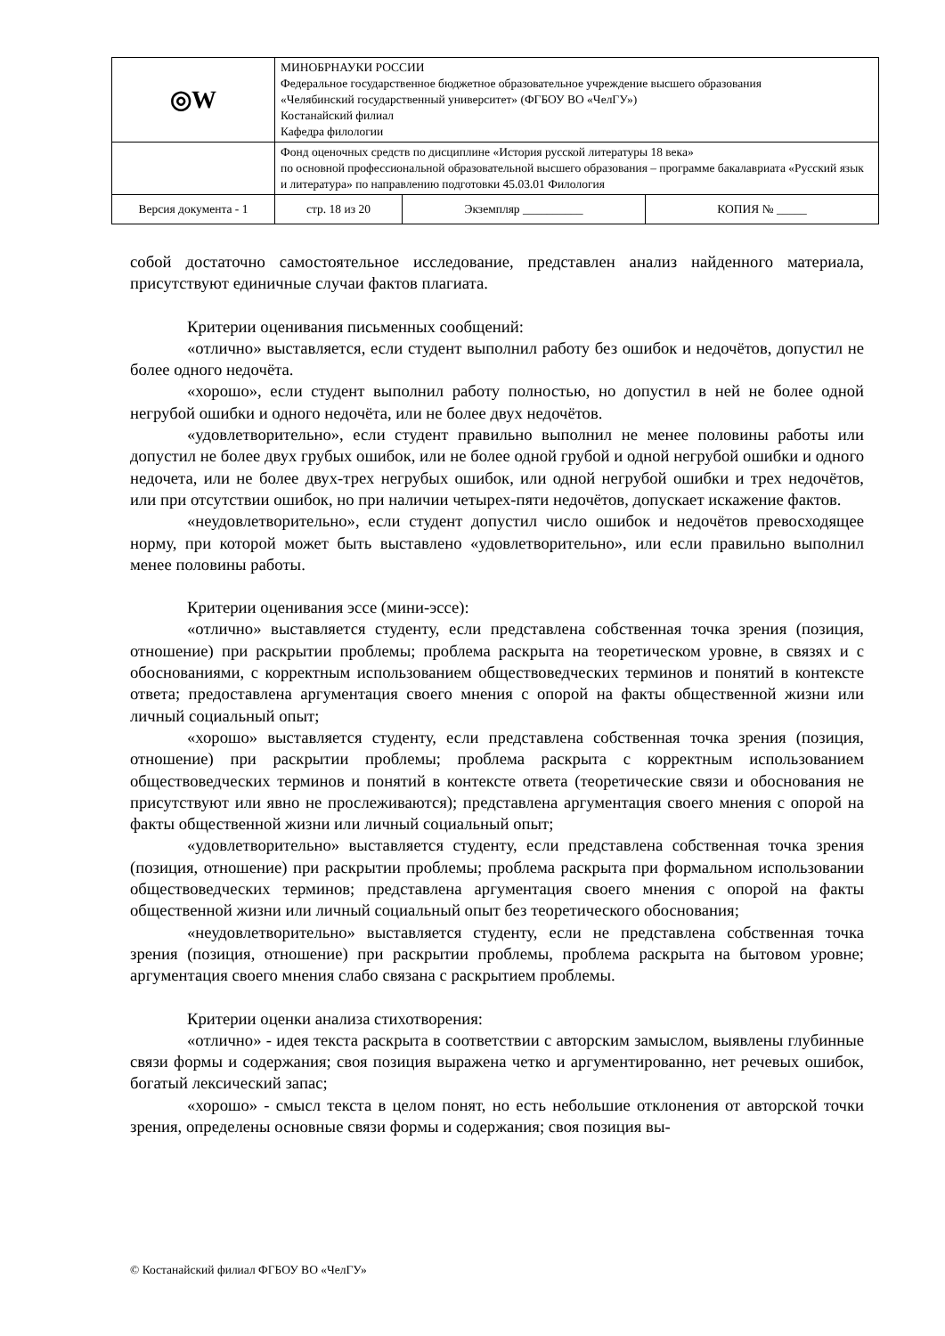| ◎W | МИНОБРНАУКИ РОССИИ Федеральное государственное бюджетное образовательное учреждение высшего образования «Челябинский государственный университет» (ФГБОУ ВО «ЧелГУ») Костанайский филиал Кафедра филологии | | |
| | Фонд оценочных средств по дисциплине «История русской литературы 18 века» по основной профессиональной образовательной высшего образования – программе бакалавриата «Русский язык и литература» по направлению подготовки 45.03.01 Филология | | |
| Версия документа - 1 | стр. 18 из 20 | Экземпляр __________ | КОПИЯ № _____ |
собой достаточно самостоятельное исследование, представлен анализ найденного материала, присутствуют единичные случаи фактов плагиата.
Критерии оценивания письменных сообщений:
«отлично» выставляется, если студент выполнил работу без ошибок и недочётов, допустил не более одного недочёта.
«хорошо», если студент выполнил работу полностью, но допустил в ней не более одной негрубой ошибки и одного недочёта, или не более двух недочётов.
«удовлетворительно», если студент правильно выполнил не менее половины работы или допустил не более двух грубых ошибок, или не более одной грубой и одной негрубой ошибки и одного недочета, или не более двух-трех негрубых ошибок, или одной негрубой ошибки и трех недочётов, или при отсутствии ошибок, но при наличии четырех-пяти недочётов, допускает искажение фактов.
«неудовлетворительно», если студент допустил число ошибок и недочётов превосходящее норму, при которой может быть выставлено «удовлетворительно», или если правильно выполнил менее половины работы.
Критерии оценивания эссе (мини-эссе):
«отлично» выставляется студенту, если представлена собственная точка зрения (позиция, отношение) при раскрытии проблемы; проблема раскрыта на теоретическом уровне, в связях и с обоснованиями, с корректным использованием обществоведческих терминов и понятий в контексте ответа; предоставлена аргументация своего мнения с опорой на факты общественной жизни или личный социальный опыт;
«хорошо» выставляется студенту, если представлена собственная точка зрения (позиция, отношение) при раскрытии проблемы; проблема раскрыта с корректным использованием обществоведческих терминов и понятий в контексте ответа (теоретические связи и обоснования не присутствуют или явно не прослеживаются); представлена аргументация своего мнения с опорой на факты общественной жизни или личный социальный опыт;
«удовлетворительно» выставляется студенту, если представлена собственная точка зрения (позиция, отношение) при раскрытии проблемы; проблема раскрыта при формальном использовании обществоведческих терминов; представлена аргументация своего мнения с опорой на факты общественной жизни или личный социальный опыт без теоретического обоснования;
«неудовлетворительно» выставляется студенту, если не представлена собственная точка зрения (позиция, отношение) при раскрытии проблемы, проблема раскрыта на бытовом уровне; аргументация своего мнения слабо связана с раскрытием проблемы.
Критерии оценки анализа стихотворения:
«отлично» - идея текста раскрыта в соответствии с авторским замыслом, выявлены глубинные связи формы и содержания; своя позиция выражена четко и аргументированно, нет речевых ошибок, богатый лексический запас;
«хорошо» - смысл текста в целом понят, но есть небольшие отклонения от авторской точки зрения, определены основные связи формы и содержания; своя позиция вы-
© Костанайский филиал ФГБОУ ВО «ЧелГУ»